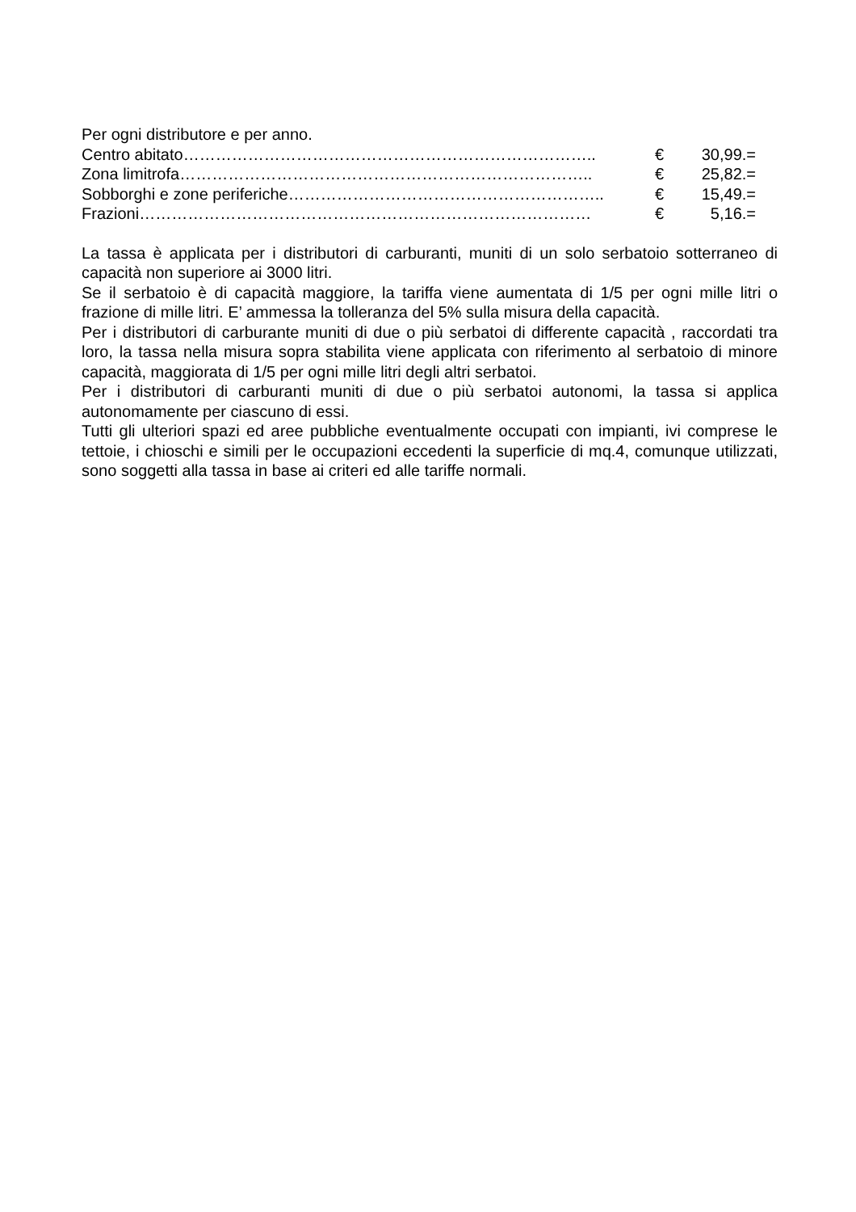Per ogni distributore e per anno.
Centro abitato………………………………………………………………….. € 30,99.=
Zona limitrofa………………………………………………………………….. € 25,82.=
Sobborghi e zone periferiche………………………………………………….. € 15,49.=
Frazioni………………………………………………………………………… € 5,16.=
La tassa è applicata per i distributori di carburanti, muniti di un solo serbatoio sotterraneo di capacità non superiore ai 3000 litri.
Se il serbatoio è di capacità maggiore, la tariffa viene aumentata di 1/5 per ogni mille litri o frazione di mille litri. E’ ammessa la tolleranza del 5% sulla misura della capacità.
Per i distributori di carburante muniti di due o più serbatoi di differente capacità , raccordati tra loro, la tassa nella misura sopra stabilita viene applicata con riferimento al serbatoio di minore capacità, maggiorata di 1/5 per ogni mille litri degli altri serbatoi.
Per i distributori di carburanti muniti di due o più serbatoi autonomi, la tassa si applica autonomamente per ciascuno di essi.
Tutti gli ulteriori spazi ed aree pubbliche eventualmente occupati con impianti, ivi comprese le tettoie, i chioschi e simili per le occupazioni eccedenti la superficie di mq.4, comunque utilizzati, sono soggetti alla tassa in base ai criteri ed alle tariffe normali.